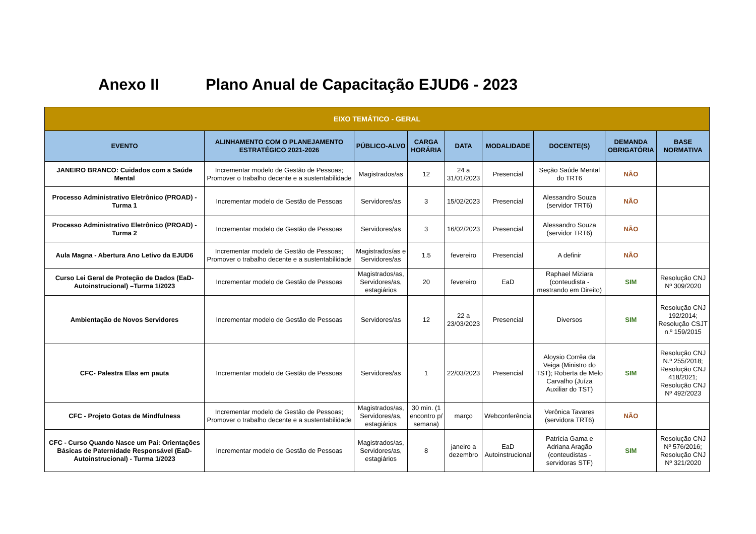Anexo II Plano Anual de Capacitação EJUD6 - 2023
| EIXO TEMÁTICO - GERAL | | | | | | | | |
| --- | --- | --- | --- | --- | --- | --- | --- | --- |
| EVENTO | ALINHAMENTO COM O PLANEJAMENTO ESTRATÉGICO 2021-2026 | PÚBLICO-ALVO | CARGA HORÁRIA | DATA | MODALIDADE | DOCENTE(S) | DEMANDA OBRIGATÓRIA | BASE NORMATIVA |
| JANEIRO BRANCO: Cuidados com a Saúde Mental | Incrementar modelo de Gestão de Pessoas; Promover o trabalho decente e a sustentabilidade | Magistrados/as | 12 | 24 a 31/01/2023 | Presencial | Seção Saúde Mental do TRT6 | NÃO | |
| Processo Administrativo Eletrônico (PROAD) - Turma 1 | Incrementar modelo de Gestão de Pessoas | Servidores/as | 3 | 15/02/2023 | Presencial | Alessandro Souza (servidor TRT6) | NÃO | |
| Processo Administrativo Eletrônico (PROAD) - Turma 2 | Incrementar modelo de Gestão de Pessoas | Servidores/as | 3 | 16/02/2023 | Presencial | Alessandro Souza (servidor TRT6) | NÃO | |
| Aula Magna - Abertura Ano Letivo da EJUD6 | Incrementar modelo de Gestão de Pessoas; Promover o trabalho decente e a sustentabilidade | Magistrados/as e Servidores/as | 1.5 | fevereiro | Presencial | A definir | NÃO | |
| Curso Lei Geral de Proteção de Dados (EaD-Autoinstrucional) –Turma 1/2023 | Incrementar modelo de Gestão de Pessoas | Magistrados/as, Servidores/as, estagiários | 20 | fevereiro | EaD | Raphael Miziara (conteudista - mestrando em Direito) | SIM | Resolução CNJ Nº 309/2020 |
| Ambientação de Novos Servidores | Incrementar modelo de Gestão de Pessoas | Servidores/as | 12 | 22 a 23/03/2023 | Presencial | Diversos | SIM | Resolução CNJ 192/2014; Resolução CSJT n.º 159/2015 |
| CFC- Palestra Elas em pauta | Incrementar modelo de Gestão de Pessoas | Servidores/as | 1 | 22/03/2023 | Presencial | Aloysio Corrêa da Veiga (Ministro do TST); Roberta de Melo Carvalho (Juíza Auxiliar do TST) | SIM | Resolução CNJ N.º 255/2018; Resolução CNJ 418/2021; Resolução CNJ Nº 492/2023 |
| CFC - Projeto Gotas de Mindfulness | Incrementar modelo de Gestão de Pessoas; Promover o trabalho decente e a sustentabilidade | Magistrados/as, Servidores/as, estagiários | 30 min. (1 encontro p/ semana) | março | Webconferência | Verônica Tavares (servidora TRT6) | NÃO | |
| CFC - Curso Quando Nasce um Pai: Orientações Básicas de Paternidade Responsável (EaD-Autoinstrucional) - Turma 1/2023 | Incrementar modelo de Gestão de Pessoas | Magistrados/as, Servidores/as, estagiários | 8 | janeiro a dezembro | EaD Autoinstrucional | Patrícia Gama e Adriana Aragão (conteudistas - servidoras STF) | SIM | Resolução CNJ Nº 576/2016; Resolução CNJ Nº 321/2020 |